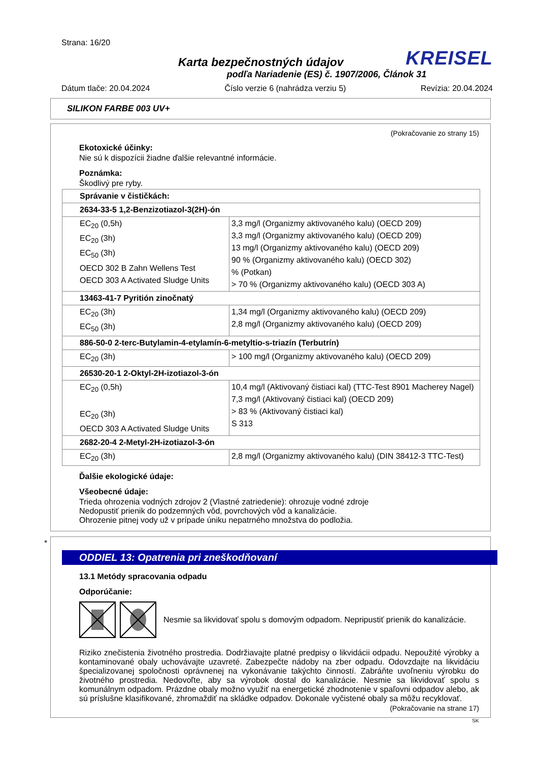Strana: 16/20
Karta bezpečnostných údajov
KREISEL
podľa Nariadenie (ES) č. 1907/2006, Článok 31
Dátum tlače: 20.04.2024 Číslo verzie 6 (nahrádza verziu 5) Revízia: 20.04.2024
SILIKON FARBE 003 UV+
(Pokračovanie zo strany 15)
Ekotoxické účinky:
Nie sú k dispozícii žiadne ďalšie relevantné informácie.
Poznámka:
Škodlivý pre ryby.
| Správanie v čističkách: | |
| 2634-33-5 1,2-Benzizotiazol-3(2H)-ón | |
| EC<sub>20</sub> (0,5h) EC<sub>20</sub> (3h) EC<sub>50</sub> (3h) OECD 302 B Zahn Wellens Test OECD 303 A Activated Sludge Units | 3,3 mg/l (Organizmy aktivovaného kalu) (OECD 209) 3,3 mg/l (Organizmy aktivovaného kalu) (OECD 209) 13 mg/l (Organizmy aktivovaného kalu) (OECD 209) 90 % (Organizmy aktivovaného kalu) (OECD 302) % (Potkan) > 70 % (Organizmy aktivovaného kalu) (OECD 303 A) |
| 13463-41-7 Pyritión zinočnatý | |
| EC<sub>20</sub> (3h) EC<sub>50</sub> (3h) | 1,34 mg/l (Organizmy aktivovaného kalu) (OECD 209) 2,8 mg/l (Organizmy aktivovaného kalu) (OECD 209) |
| 886-50-0 2-terc-Butylamin-4-etylamín-6-metyltio-s-triazín (Terbutrín) | |
| EC<sub>20</sub> (3h) | > 100 mg/l (Organizmy aktivovaného kalu) (OECD 209) |
| 26530-20-1 2-Oktyl-2H-izotiazol-3-ón | |
| EC<sub>20</sub> (0,5h) EC<sub>20</sub> (3h) OECD 303 A Activated Sludge Units | 10,4 mg/l (Aktivovaný čistiaci kal) (TTC-Test 8901 Macherey Nagel) 7,3 mg/l (Aktivovaný čistiaci kal) (OECD 209) > 83 % (Aktivovaný čistiaci kal) S 313 |
| 2682-20-4 2-Metyl-2H-izotiazol-3-ón | |
| EC<sub>20</sub> (3h) | 2,8 mg/l (Organizmy aktivovaného kalu) (DIN 38412-3 TTC-Test) |
Ďalšie ekologické údaje:
Všeobecné údaje:
Trieda ohrozenia vodných zdrojov 2 (Vlastné zatriedenie): ohrozuje vodné zdroje
Nedopustiť prienik do podzemných vôd, povrchových vôd a kanalizácie.
Ohrozenie pitnej vody už v prípade úniku nepatrného množstva do podložia.
*
ODDIEL 13: Opatrenia pri zneškodňovaní
13.1 Metódy spracovania odpadu
Odporúčanie:
Nesmie sa likvidovať spolu s domovým odpadom. Nepripustiť prienik do kanalizácie.
Riziko znečistenia životného prostredia. Dodržiavajte platné predpisy o likvidácii odpadu. Nepoužité výrobky a kontaminované obaly uchovávajte uzavreté. Zabezpečte nádoby na zber odpadu. Odovzdajte na likvidáciu špecializovanej spoločnosti oprávnenej na vykonávanie takýchto činností. Zabráňte uvoľneniu výrobku do životného prostredia. Nedovoľte, aby sa výrobok dostal do kanalizácie. Nesmie sa likvidovať spolu s komunálnym odpadom. Prázdne obaly možno využiť na energetické zhodnotenie v spaľovni odpadov alebo, ak sú príslušne klasifikované, zhromaždiť na skládke odpadov. Dokonale vyčistené obaly sa môžu recyklovať.
(Pokračovanie na strane 17)
SK